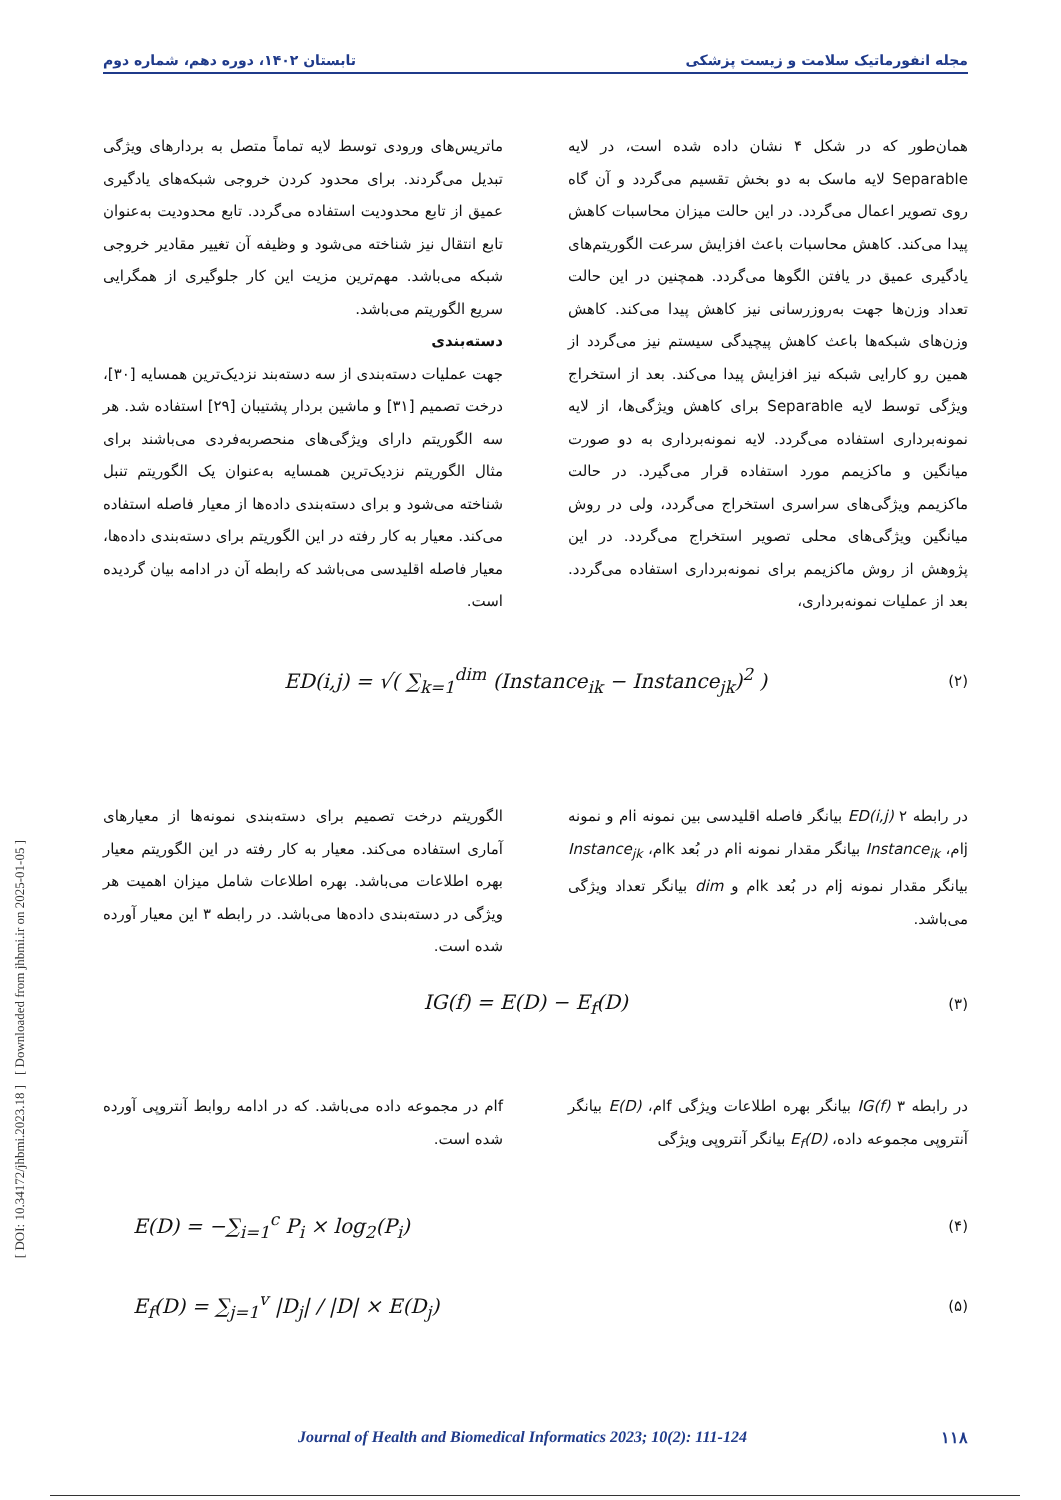مجله انفورماتیک سلامت و زیست پزشکی تابستان ۱۴۰۲، دوره دهم، شماره دوم
[ DOI: 10.34172/jhbmi.2023.18 ] [ Downloaded from jhbmi.ir on 2025-01-05 ]
همان‌طور که در شکل ۴ نشان داده شده است، در لایه Separable لایه ماسک به دو بخش تقسیم می‌گردد و آن گاه روی تصویر اعمال می‌گردد. در این حالت میزان محاسبات کاهش پیدا می‌کند. کاهش محاسبات باعث افزایش سرعت الگوریتم‌های یادگیری عمیق در یافتن الگوها می‌گردد. همچنین در این حالت تعداد وزن‌ها جهت به‌روزرسانی نیز کاهش پیدا می‌کند. کاهش وزن‌های شبکه‌ها باعث کاهش پیچیدگی سیستم نیز می‌گردد از همین رو کارایی شبکه نیز افزایش پیدا می‌کند. بعد از استخراج ویژگی توسط لایه Separable برای کاهش ویژگی‌ها، از لایه نمونه‌برداری استفاده می‌گردد. لایه نمونه‌برداری به دو صورت میانگین و ماکزیمم مورد استفاده قرار می‌گیرد. در حالت ماکزیمم ویژگی‌های سراسری استخراج می‌گردد، ولی در روش میانگین ویژگی‌های محلی تصویر استخراج می‌گردد. در این پژوهش از روش ماکزیمم برای نمونه‌برداری استفاده می‌گردد. بعد از عملیات نمونه‌برداری،
ماتریس‌های ورودی توسط لایه تماماً متصل به بردارهای ویژگی تبدیل می‌گردند. برای محدود کردن خروجی شبکه‌های یادگیری عمیق از تابع محدودیت استفاده می‌گردد. تابع محدودیت به‌عنوان تابع انتقال نیز شناخته می‌شود و وظیفه آن تغییر مقادیر خروجی شبکه می‌باشد. مهم‌ترین مزیت این کار جلوگیری از همگرایی سریع الگوریتم می‌باشد.
دسته‌بندی
جهت عملیات دسته‌بندی از سه دسته‌بند نزدیک‌ترین همسایه [۳۰]، درخت تصمیم [۳۱] و ماشین بردار پشتیبان [۲۹] استفاده شد. هر سه الگوریتم دارای ویژگی‌های منحصربه‌فردی می‌باشند برای مثال الگوریتم نزدیک‌ترین همسایه به‌عنوان یک الگوریتم تنبل شناخته می‌شود و برای دسته‌بندی داده‌ها از معیار فاصله استفاده می‌کند. معیار به کار رفته در این الگوریتم برای دسته‌بندی داده‌ها، معیار فاصله اقلیدسی می‌باشد که رابطه آن در ادامه بیان گردیده است.
ED(i,j) = √( ∑<sub>k=1</sub><sup>dim</sup> (Instance<sub>ik</sub> − Instance<sub>jk</sub>)<sup>2</sup> ) (۲)
در رابطه ۲ ED(i,j) بیانگر فاصله اقلیدسی بین نمونه iام و نمونه jام، Instance<sub>ik</sub> بیانگر مقدار نمونه iام در بُعد kام، Instance<sub>jk</sub> بیانگر مقدار نمونه jام در بُعد kام و dim بیانگر تعداد ویژگی می‌باشد.
الگوریتم درخت تصمیم برای دسته‌بندی نمونه‌ها از معیارهای آماری استفاده می‌کند. معیار به کار رفته در این الگوریتم معیار بهره اطلاعات می‌باشد. بهره اطلاعات شامل میزان اهمیت هر ویژگی در دسته‌بندی داده‌ها می‌باشد. در رابطه ۳ این معیار آورده شده است.
IG(f) = E(D) − E<sub>f</sub>(D) (۳)
در رابطه ۳ IG(f) بیانگر بهره اطلاعات ویژگی fام، E(D) بیانگر آنتروپی مجموعه داده، E<sub>f</sub>(D) بیانگر آنتروپی ویژگی
fام در مجموعه داده می‌باشد. که در ادامه روابط آنتروپی آورده شده است.
E(D) = −∑<sub>i=1</sub><sup>c</sup> P<sub>i</sub> × log<sub>2</sub>(P<sub>i</sub>) (۴)
E<sub>f</sub>(D) = ∑<sub>j=1</sub><sup>v</sup> |D<sub>j</sub>| / |D| × E(D<sub>j</sub>) (۵)
Journal of Health and Biomedical Informatics 2023; 10(2): 111-124 ۱۱۸